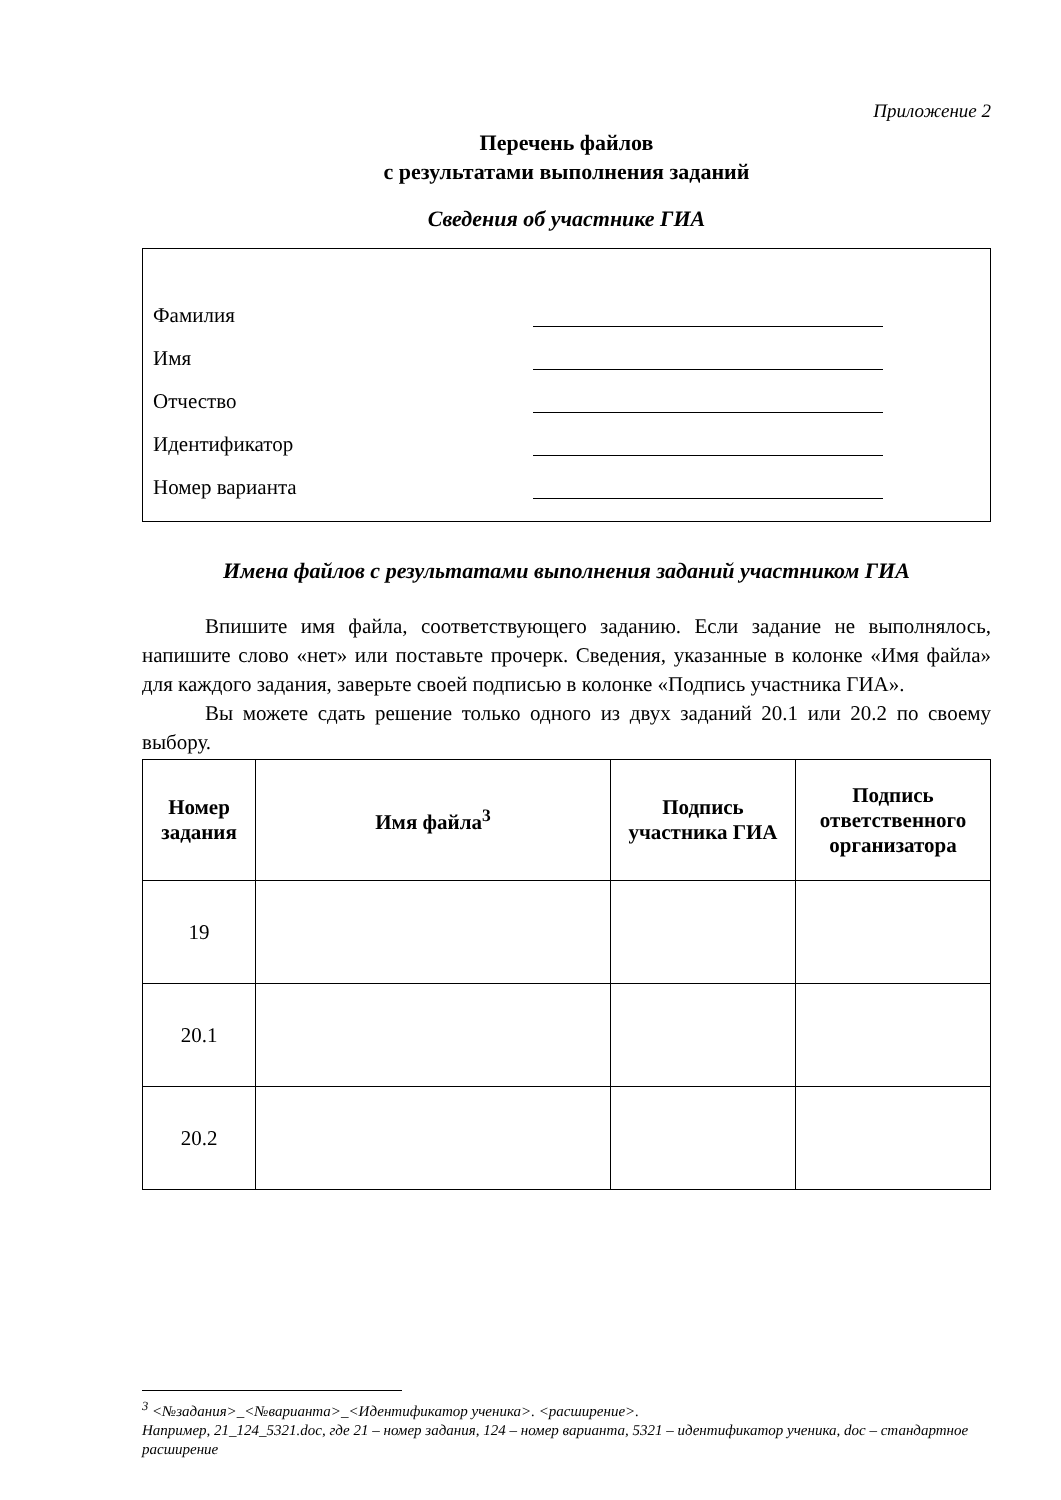Приложение 2
Перечень файлов
с результатами выполнения заданий
Сведения об участнике ГИА
Фамилия
Имя
Отчество
Идентификатор
Номер варианта
Имена файлов с результатами выполнения заданий участником ГИА
Впишите имя файла, соответствующего заданию. Если задание не выполнялось, напишите слово «нет» или поставьте прочерк. Сведения, указанные в колонке «Имя файла» для каждого задания, заверьте своей подписью в колонке «Подпись участника ГИА».
Вы можете сдать решение только одного из двух заданий 20.1 или 20.2 по своему выбору.
| Номер задания | Имя файла<sup>3</sup> | Подпись участника ГИА | Подпись ответственного организатора |
| --- | --- | --- | --- |
| 19 | | | |
| 20.1 | | | |
| 20.2 | | | |
<sup>3</sup> <№задания>_<№варианта>_<Идентификатор ученика>. <расширение>.
Например, 21_124_5321.doc, где 21 – номер задания, 124 – номер варианта, 5321 – идентификатор ученика, doc – стандартное расширение